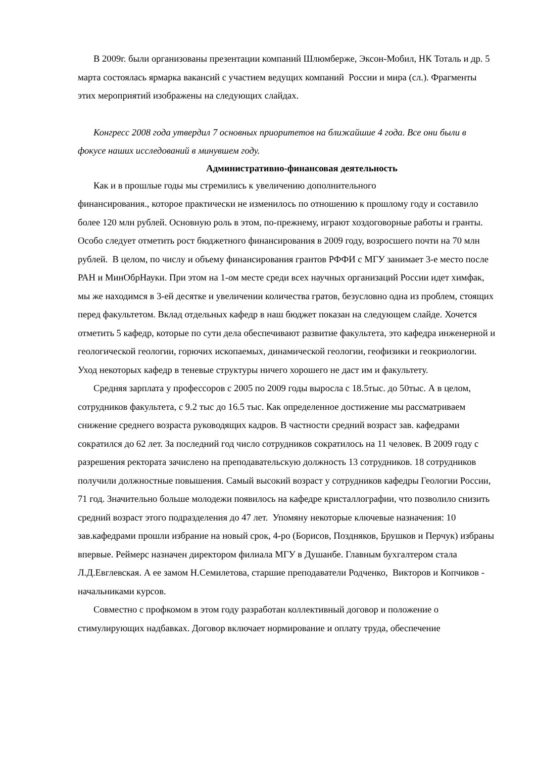В 2009г. были организованы презентации компаний Шлюмберже, Эксон-Мобил, НК Тоталь и др. 5 марта состоялась ярмарка вакансий с участием ведущих компаний России и мира (сл.). Фрагменты этих мероприятий изображены на следующих слайдах.
Конгресс 2008 года утвердил 7 основных приоритетов на ближайшие 4 года. Все они были в фокусе наших исследований в минувшем году.
Административно-финансовая деятельность
Как и в прошлые годы мы стремились к увеличению дополнительного
финансирования., которое практически не изменилось по отношению к прошлому году и составило более 120 млн рублей. Основную роль в этом, по-прежнему, играют хоздоговорные работы и гранты. Особо следует отметить рост бюджетного финансирования в 2009 году, возросшего почти на 70 млн рублей. В целом, по числу и объему финансирования грантов РФФИ с МГУ занимает 3-е место после РАН и МинОбрНауки. При этом на 1-ом месте среди всех научных организаций России идет химфак, мы же находимся в 3-ей десятке и увеличении количества гратов, безусловно одна из проблем, стоящих перед факультетом. Вклад отдельных кафедр в наш бюджет показан на следующем слайде. Хочется отметить 5 кафедр, которые по сути дела обеспечивают развитие факультета, это кафедра инженерной и геологической геологии, горючих ископаемых, динамической геологии, геофизики и геокриологии. Уход некоторых кафедр в теневые структуры ничего хорошего не даст им и факультету.
Средняя зарплата у профессоров с 2005 по 2009 годы выросла с 18.5тыс. до 50тыс. А в целом, сотрудников факультета, с 9.2 тыс до 16.5 тыс. Как определенное достижение мы рассматриваем снижение среднего возраста руководящих кадров. В частности средний возраст зав. кафедрами сократился до 62 лет. За последний год число сотрудников сократилось на 11 человек. В 2009 году с разрешения ректората зачислено на преподавательскую должность 13 сотрудников. 18 сотрудников получили должностные повышения. Самый высокий возраст у сотрудников кафедры Геологии России, 71 год. Значительно больше молодежи появилось на кафедре кристаллографии, что позволило снизить средний возраст этого подразделения до 47 лет. Упомяну некоторые ключевые назначения: 10 зав.кафедрами прошли избрание на новый срок, 4-ро (Борисов, Поздняков, Брушков и Перчук) избраны впервые. Реймерс назначен директором филиала МГУ в Душанбе. Главным бухгалтером стала Л.Д.Евглевская. А ее замом Н.Семилетова, старшие преподаватели Родченко, Викторов и Копчиков - начальниками курсов.
Совместно с профкомом в этом году разработан коллективный договор и положение о стимулирующих надбавках. Договор включает нормирование и оплату труда, обеспечение